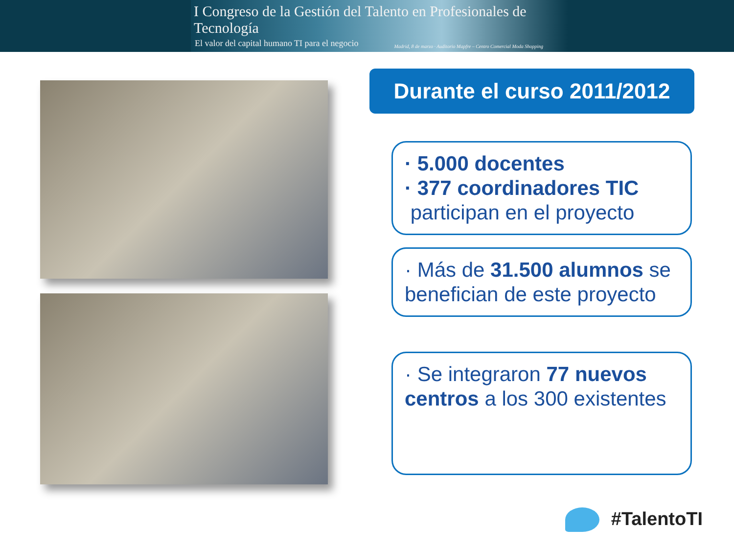I Congreso de la Gestión del Talento en Profesionales de Tecnología
El valor del capital humano TI para el negocio
Madrid, 8 de marzo · Auditorio Mapfre – Centro Comercial Moda Shopping
Durante el curso 2011/2012
· 5.000 docentes
· 377 coordinadores TIC
participan en el proyecto
· Más de 31.500 alumnos se benefician de este proyecto
· Se integraron 77 nuevos centros a los 300 existentes
#TalentoTI